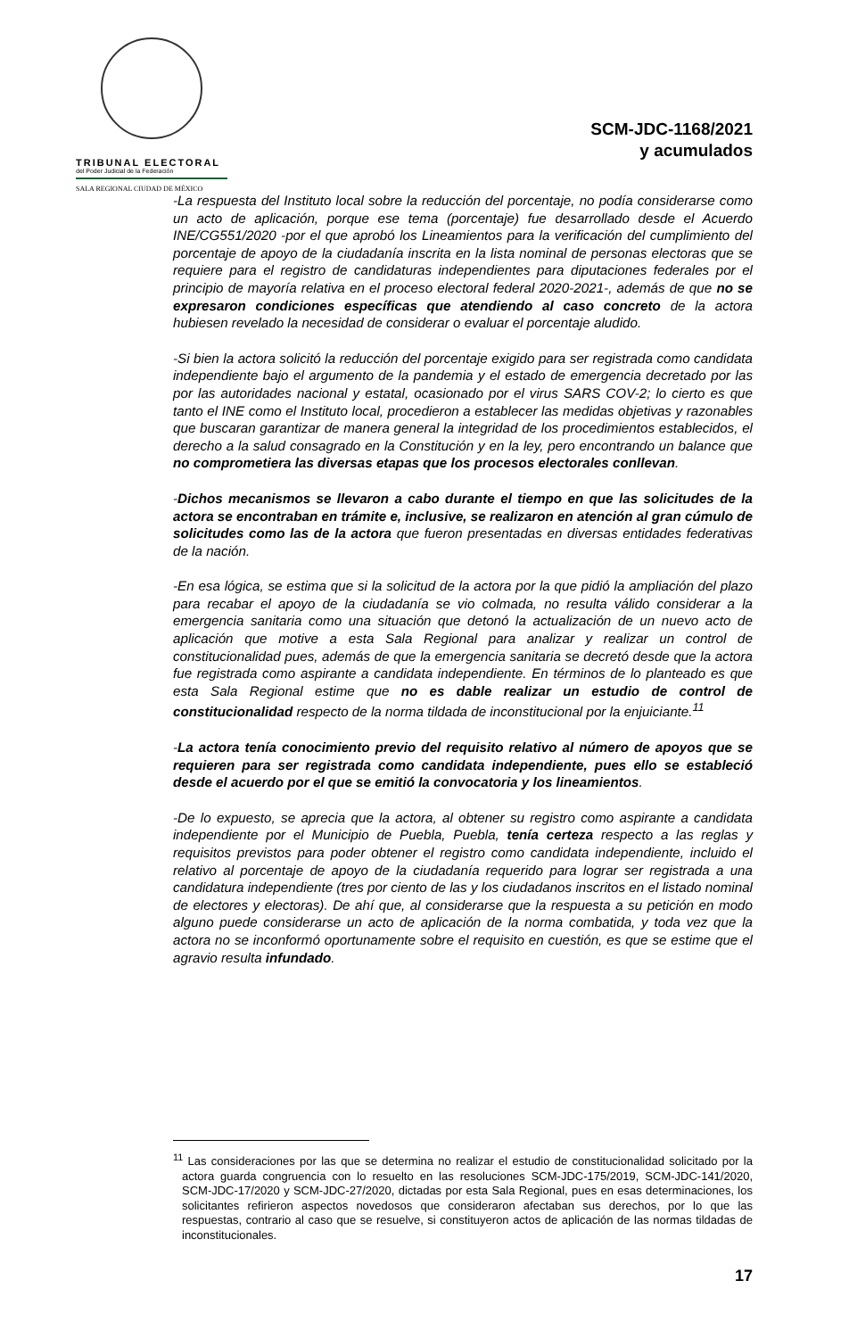TRIBUNAL ELECTORAL
del Poder Judicial de la Federación
SALA REGIONAL CIUDAD DE MÉXICO
SCM-JDC-1168/2021
y acumulados
-La respuesta del Instituto local sobre la reducción del porcentaje, no podía considerarse como un acto de aplicación, porque ese tema (porcentaje) fue desarrollado desde el Acuerdo INE/CG551/2020 -por el que aprobó los Lineamientos para la verificación del cumplimiento del porcentaje de apoyo de la ciudadanía inscrita en la lista nominal de personas electoras que se requiere para el registro de candidaturas independientes para diputaciones federales por el principio de mayoría relativa en el proceso electoral federal 2020-2021-, además de que no se expresaron condiciones específicas que atendiendo al caso concreto de la actora hubiesen revelado la necesidad de considerar o evaluar el porcentaje aludido.
-Si bien la actora solicitó la reducción del porcentaje exigido para ser registrada como candidata independiente bajo el argumento de la pandemia y el estado de emergencia decretado por las por las autoridades nacional y estatal, ocasionado por el virus SARS COV-2; lo cierto es que tanto el INE como el Instituto local, procedieron a establecer las medidas objetivas y razonables que buscaran garantizar de manera general la integridad de los procedimientos establecidos, el derecho a la salud consagrado en la Constitución y en la ley, pero encontrando un balance que no comprometiera las diversas etapas que los procesos electorales conllevan.
-Dichos mecanismos se llevaron a cabo durante el tiempo en que las solicitudes de la actora se encontraban en trámite e, inclusive, se realizaron en atención al gran cúmulo de solicitudes como las de la actora que fueron presentadas en diversas entidades federativas de la nación.
-En esa lógica, se estima que si la solicitud de la actora por la que pidió la ampliación del plazo para recabar el apoyo de la ciudadanía se vio colmada, no resulta válido considerar a la emergencia sanitaria como una situación que detonó la actualización de un nuevo acto de aplicación que motive a esta Sala Regional para analizar y realizar un control de constitucionalidad pues, además de que la emergencia sanitaria se decretó desde que la actora fue registrada como aspirante a candidata independiente. En términos de lo planteado es que esta Sala Regional estime que no es dable realizar un estudio de control de constitucionalidad respecto de la norma tildada de inconstitucional por la enjuiciante.<sup>11</sup>
-La actora tenía conocimiento previo del requisito relativo al número de apoyos que se requieren para ser registrada como candidata independiente, pues ello se estableció desde el acuerdo por el que se emitió la convocatoria y los lineamientos.
-De lo expuesto, se aprecia que la actora, al obtener su registro como aspirante a candidata independiente por el Municipio de Puebla, Puebla, tenía certeza respecto a las reglas y requisitos previstos para poder obtener el registro como candidata independiente, incluido el relativo al porcentaje de apoyo de la ciudadanía requerido para lograr ser registrada a una candidatura independiente (tres por ciento de las y los ciudadanos inscritos en el listado nominal de electores y electoras). De ahí que, al considerarse que la respuesta a su petición en modo alguno puede considerarse un acto de aplicación de la norma combatida, y toda vez que la actora no se inconformó oportunamente sobre el requisito en cuestión, es que se estime que el agravio resulta infundado.
<sup>11</sup> Las consideraciones por las que se determina no realizar el estudio de constitucionalidad solicitado por la actora guarda congruencia con lo resuelto en las resoluciones SCM-JDC-175/2019, SCM-JDC-141/2020, SCM-JDC-17/2020 y SCM-JDC-27/2020, dictadas por esta Sala Regional, pues en esas determinaciones, los solicitantes refirieron aspectos novedosos que consideraron afectaban sus derechos, por lo que las respuestas, contrario al caso que se resuelve, si constituyeron actos de aplicación de las normas tildadas de inconstitucionales.
17